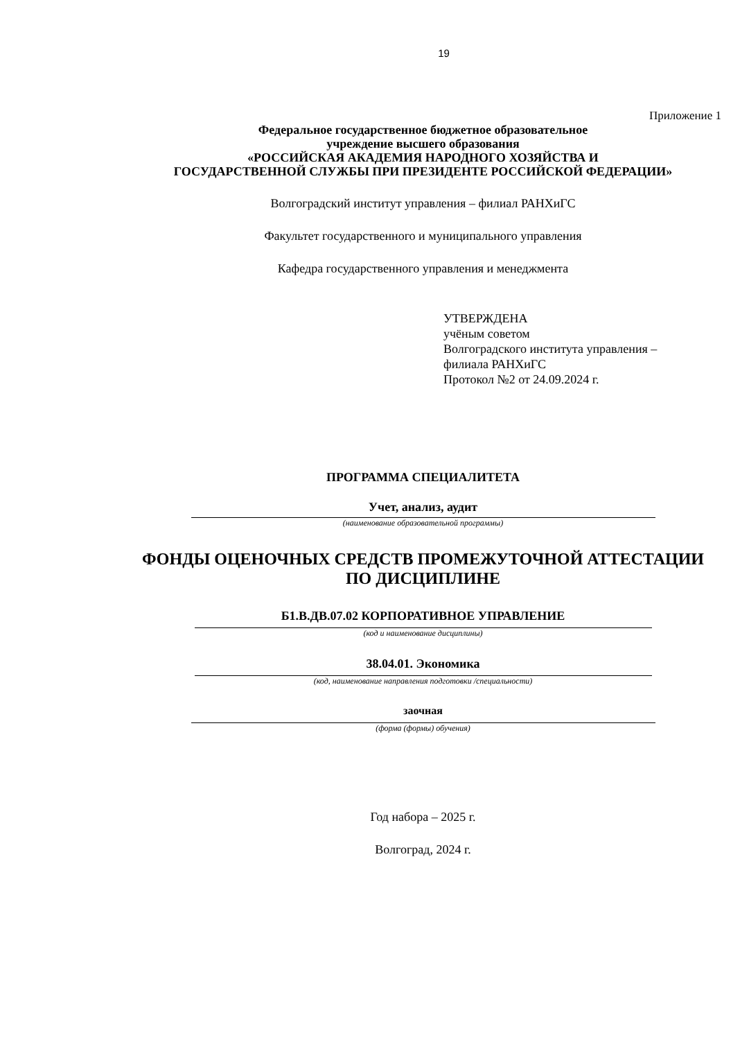19
Приложение 1
Федеральное государственное бюджетное образовательное
учреждение высшего образования
«РОССИЙСКАЯ АКАДЕМИЯ НАРОДНОГО ХОЗЯЙСТВА И
ГОСУДАРСТВЕННОЙ СЛУЖБЫ ПРИ ПРЕЗИДЕНТЕ РОССИЙСКОЙ ФЕДЕРАЦИИ»
Волгоградский институт управления – филиал РАНХиГС
Факультет государственного и муниципального управления
Кафедра государственного управления и менеджмента
УТВЕРЖДЕНА
учёным советом
Волгоградского института управления –
филиала РАНХиГС
Протокол №2 от 24.09.2024 г.
ПРОГРАММА СПЕЦИАЛИТЕТА
Учет, анализ, аудит
(наименование образовательной программы)
ФОНДЫ ОЦЕНОЧНЫХ СРЕДСТВ ПРОМЕЖУТОЧНОЙ АТТЕСТАЦИИ
ПО ДИСЦИПЛИНЕ
Б1.В.ДВ.07.02 КОРПОРАТИВНОЕ УПРАВЛЕНИЕ
(код и наименование дисциплины)
38.04.01. Экономика
(код, наименование направления подготовки /специальности)
заочная
(форма (формы) обучения)
Год набора – 2025 г.
Волгоград, 2024 г.